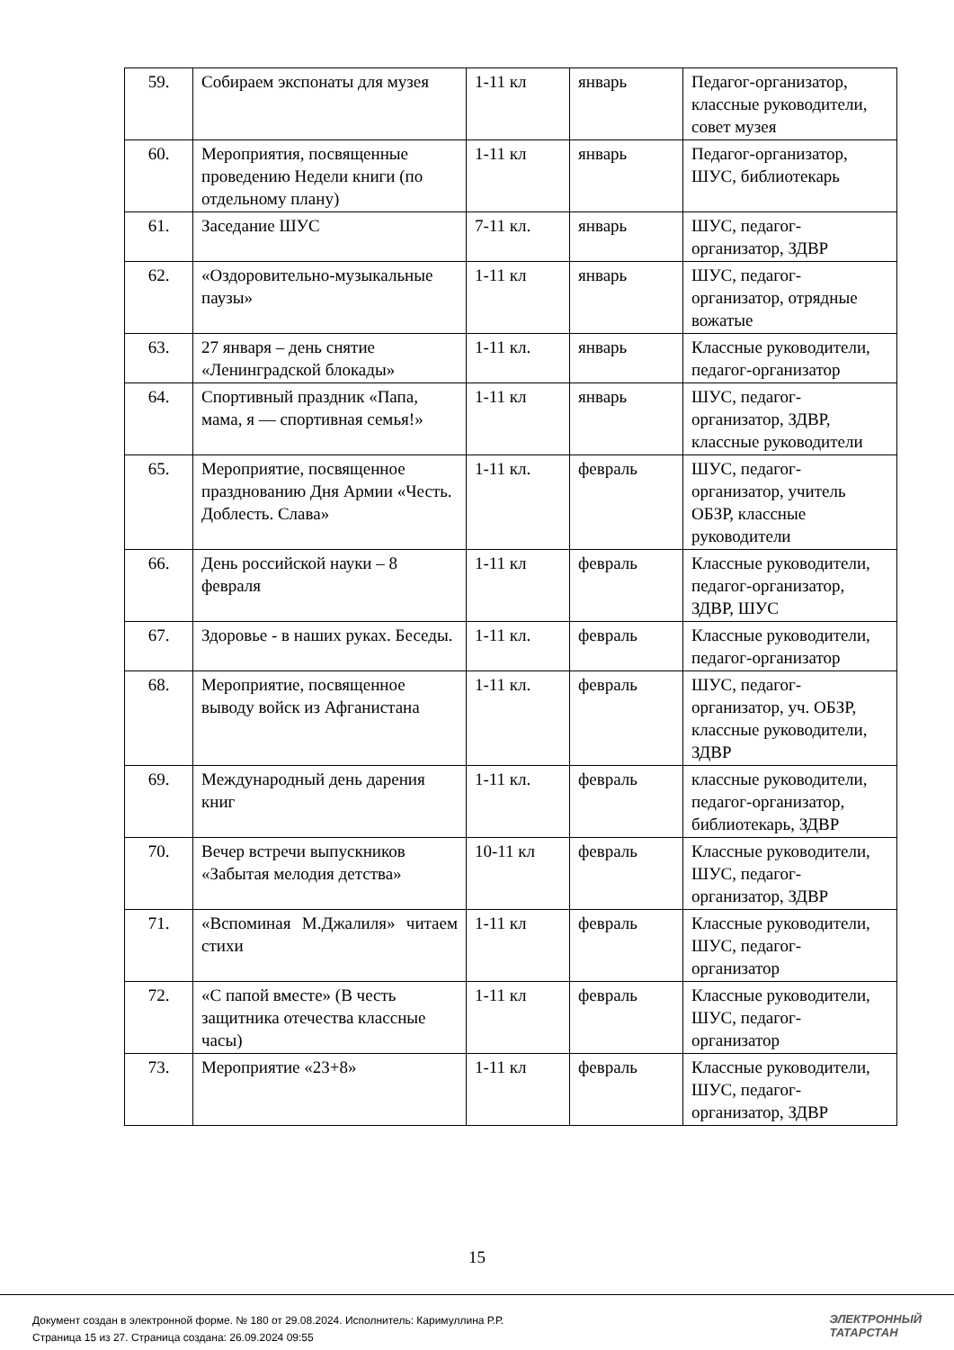| 59. | Собираем экспонаты для музея | 1-11 кл | январь | Педагог-организатор, классные руководители, совет музея |
| 60. | Мероприятия, посвященные проведению Недели книги (по отдельному плану) | 1-11 кл | январь | Педагог-организатор, ШУС, библиотекарь |
| 61. | Заседание ШУС | 7-11 кл. | январь | ШУС, педагог-организатор, ЗДВР |
| 62. | «Оздоровительно-музыкальные паузы» | 1-11 кл | январь | ШУС, педагог-организатор, отрядные вожатые |
| 63. | 27 января – день снятие «Ленинградской блокады» | 1-11 кл. | январь | Классные руководители, педагог-организатор |
| 64. | Спортивный праздник «Папа, мама, я — спортивная семья!» | 1-11 кл | январь | ШУС, педагог-организатор, ЗДВР, классные руководители |
| 65. | Мероприятие, посвященное празднованию Дня Армии «Честь. Доблесть. Слава» | 1-11 кл. | февраль | ШУС, педагог-организатор, учитель ОБЗР, классные руководители |
| 66. | День российской науки – 8 февраля | 1-11 кл | февраль | Классные руководители, педагог-организатор, ЗДВР, ШУС |
| 67. | Здоровье - в наших руках. Беседы. | 1-11 кл. | февраль | Классные руководители, педагог-организатор |
| 68. | Мероприятие, посвященное выводу войск из Афганистана | 1-11 кл. | февраль | ШУС, педагог-организатор, уч. ОБЗР, классные руководители, ЗДВР |
| 69. | Международный день дарения книг | 1-11 кл. | февраль | классные руководители, педагог-организатор, библиотекарь, ЗДВР |
| 70. | Вечер встречи выпускников «Забытая мелодия детства» | 10-11 кл | февраль | Классные руководители, ШУС, педагог-организатор, ЗДВР |
| 71. | «Вспоминая М.Джалиля» читаем стихи | 1-11 кл | февраль | Классные руководители, ШУС, педагог-организатор |
| 72. | «С папой вместе» (В честь защитника отечества классные часы) | 1-11 кл | февраль | Классные руководители, ШУС, педагог-организатор |
| 73. | Мероприятие «23+8» | 1-11 кл | февраль | Классные руководители, ШУС, педагог-организатор, ЗДВР |
15
Документ создан в электронной форме. № 180 от 29.08.2024. Исполнитель: Каримуллина Р.Р.
Страница 15 из 27. Страница создана: 26.09.2024 09:55
ЭЛЕКТРОННЫЙ
ТАТАРСТАН